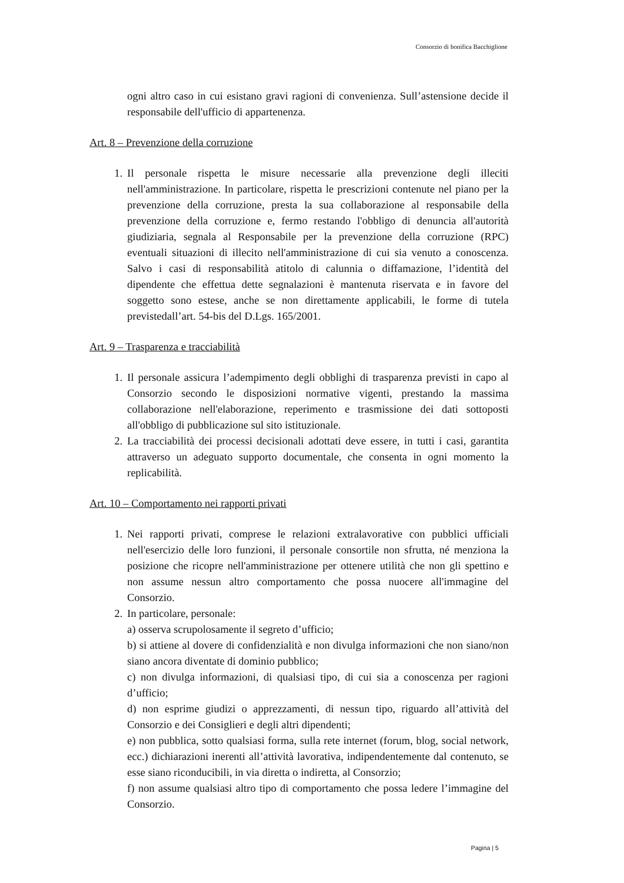Consorzio di bonifica Bacchiglione
ogni altro caso in cui esistano gravi ragioni di convenienza. Sull’astensione decide il responsabile dell'ufficio di appartenenza.
Art. 8 – Prevenzione della corruzione
1. Il personale rispetta le misure necessarie alla prevenzione degli illeciti nell'amministrazione. In particolare, rispetta le prescrizioni contenute nel piano per la prevenzione della corruzione, presta la sua collaborazione al responsabile della prevenzione della corruzione e, fermo restando l'obbligo di denuncia all'autorità giudiziaria, segnala al Responsabile per la prevenzione della corruzione (RPC) eventuali situazioni di illecito nell'amministrazione di cui sia venuto a conoscenza. Salvo i casi di responsabilità atitolo di calunnia o diffamazione, l’identità del dipendente che effettua dette segnalazioni è mantenuta riservata e in favore del soggetto sono estese, anche se non direttamente applicabili, le forme di tutela previstedall’art. 54-bis del D.Lgs. 165/2001.
Art. 9 – Trasparenza e tracciabilità
1. Il personale assicura l’adempimento degli obblighi di trasparenza previsti in capo al Consorzio secondo le disposizioni normative vigenti, prestando la massima collaborazione nell'elaborazione, reperimento e trasmissione dei dati sottoposti all'obbligo di pubblicazione sul sito istituzionale.
2. La tracciabilità dei processi decisionali adottati deve essere, in tutti i casi, garantita attraverso un adeguato supporto documentale, che consenta in ogni momento la replicabilità.
Art. 10 – Comportamento nei rapporti privati
1. Nei rapporti privati, comprese le relazioni extralavorative con pubblici ufficiali nell'esercizio delle loro funzioni, il personale consortile non sfrutta, né menziona la posizione che ricopre nell'amministrazione per ottenere utilità che non gli spettino e non assume nessun altro comportamento che possa nuocere all'immagine del Consorzio.
2. In particolare, personale:
a) osserva scrupolosamente il segreto d’ufficio;
b) si attiene al dovere di confidenzialità e non divulga informazioni che non siano/non siano ancora diventate di dominio pubblico;
c) non divulga informazioni, di qualsiasi tipo, di cui sia a conoscenza per ragioni d’ufficio;
d) non esprime giudizi o apprezzamenti, di nessun tipo, riguardo all’attività del Consorzio e dei Consiglieri e degli altri dipendenti;
e) non pubblica, sotto qualsiasi forma, sulla rete internet (forum, blog, social network, ecc.) dichiarazioni inerenti all’attività lavorativa, indipendentemente dal contenuto, se esse siano riconducibili, in via diretta o indiretta, al Consorzio;
f) non assume qualsiasi altro tipo di comportamento che possa ledere l’immagine del Consorzio.
Pagina | 5